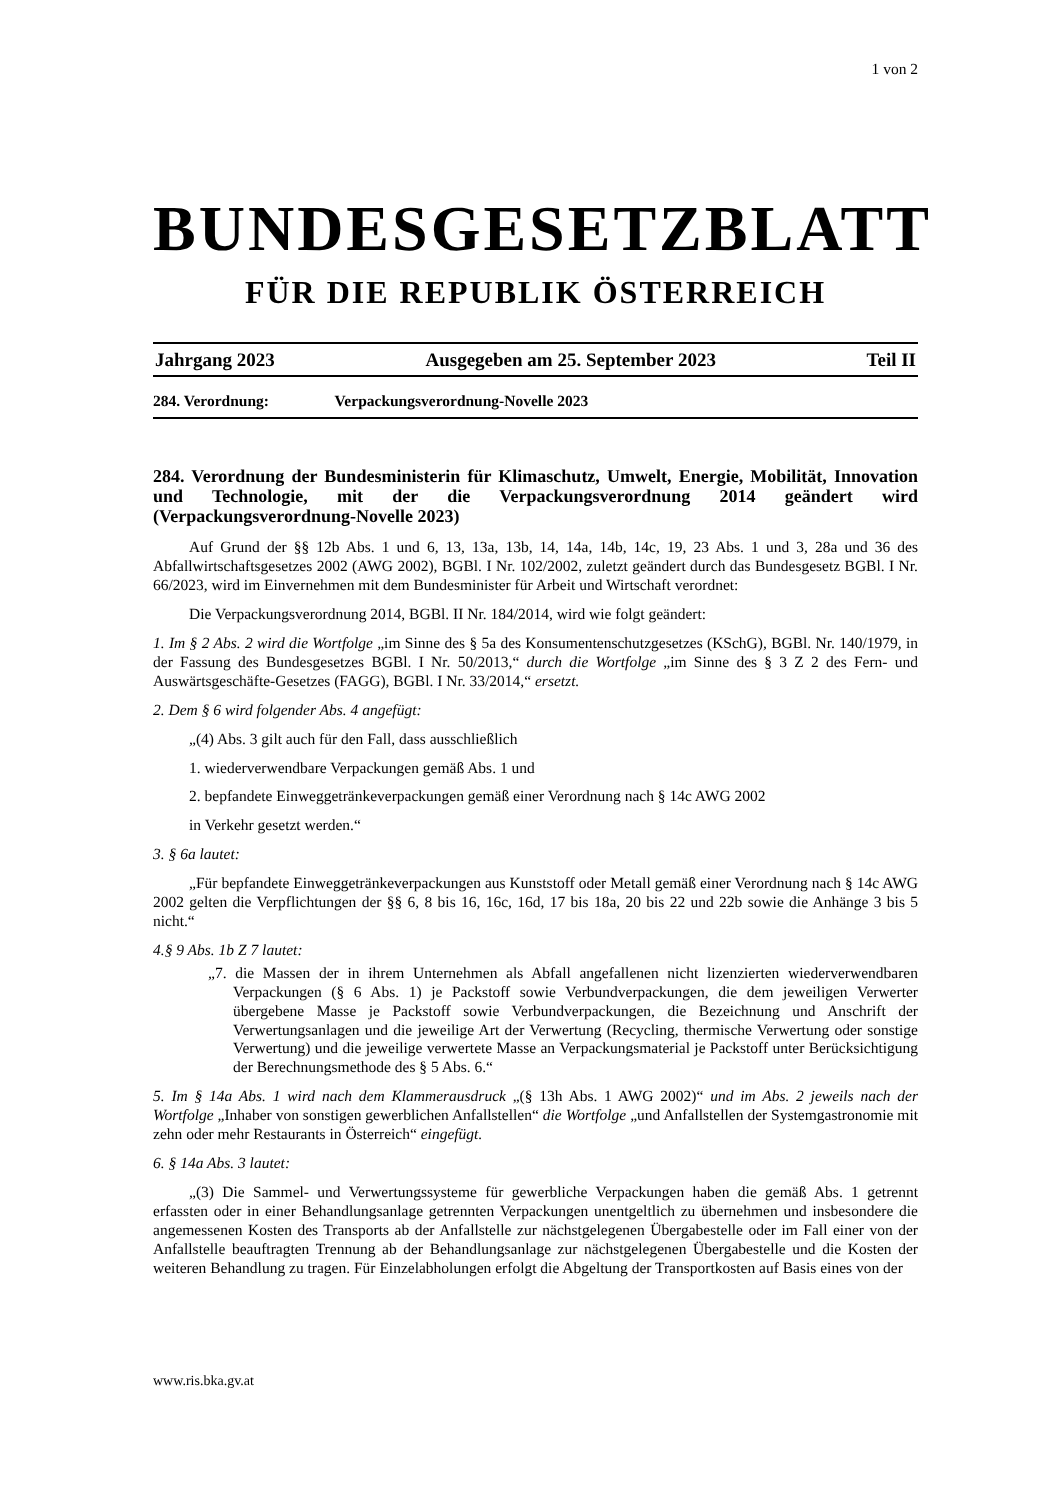1 von 2
BUNDESGESETZBLATT
FÜR DIE REPUBLIK ÖSTERREICH
Jahrgang 2023 Ausgegeben am 25. September 2023 Teil II
284. Verordnung: Verpackungsverordnung-Novelle 2023
284. Verordnung der Bundesministerin für Klimaschutz, Umwelt, Energie, Mobilität, Innovation und Technologie, mit der die Verpackungsverordnung 2014 geändert wird (Verpackungsverordnung-Novelle 2023)
Auf Grund der §§ 12b Abs. 1 und 6, 13, 13a, 13b, 14, 14a, 14b, 14c, 19, 23 Abs. 1 und 3, 28a und 36 des Abfallwirtschaftsgesetzes 2002 (AWG 2002), BGBl. I Nr. 102/2002, zuletzt geändert durch das Bundesgesetz BGBl. I Nr. 66/2023, wird im Einvernehmen mit dem Bundesminister für Arbeit und Wirtschaft verordnet:
Die Verpackungsverordnung 2014, BGBl. II Nr. 184/2014, wird wie folgt geändert:
1. Im § 2 Abs. 2 wird die Wortfolge „im Sinne des § 5a des Konsumentenschutzgesetzes (KSchG), BGBl. Nr. 140/1979, in der Fassung des Bundesgesetzes BGBl. I Nr. 50/2013,“ durch die Wortfolge „im Sinne des § 3 Z 2 des Fern- und Auswärtsgeschäfte-Gesetzes (FAGG), BGBl. I Nr. 33/2014,“ ersetzt.
2. Dem § 6 wird folgender Abs. 4 angefügt:
„(4) Abs. 3 gilt auch für den Fall, dass ausschließlich
1. wiederverwendbare Verpackungen gemäß Abs. 1 und
2. bepfandete Einweggetränkeverpackungen gemäß einer Verordnung nach § 14c AWG 2002
in Verkehr gesetzt werden.“
3. § 6a lautet:
„Für bepfandete Einweggetränkeverpackungen aus Kunststoff oder Metall gemäß einer Verordnung nach § 14c AWG 2002 gelten die Verpflichtungen der §§ 6, 8 bis 16, 16c, 16d, 17 bis 18a, 20 bis 22 und 22b sowie die Anhänge 3 bis 5 nicht.“
4.§ 9 Abs. 1b Z 7 lautet:
„7. die Massen der in ihrem Unternehmen als Abfall angefallenen nicht lizenzierten wiederverwendbaren Verpackungen (§ 6 Abs. 1) je Packstoff sowie Verbundverpackungen, die dem jeweiligen Verwerter übergebene Masse je Packstoff sowie Verbundverpackungen, die Bezeichnung und Anschrift der Verwertungsanlagen und die jeweilige Art der Verwertung (Recycling, thermische Verwertung oder sonstige Verwertung) und die jeweilige verwertete Masse an Verpackungsmaterial je Packstoff unter Berücksichtigung der Berechnungsmethode des § 5 Abs. 6.“
5. Im § 14a Abs. 1 wird nach dem Klammerausdruck „(§ 13h Abs. 1 AWG 2002)“ und im Abs. 2 jeweils nach der Wortfolge „Inhaber von sonstigen gewerblichen Anfallstellen“ die Wortfolge „und Anfallstellen der Systemgastronomie mit zehn oder mehr Restaurants in Österreich“ eingefügt.
6. § 14a Abs. 3 lautet:
„(3) Die Sammel- und Verwertungssysteme für gewerbliche Verpackungen haben die gemäß Abs. 1 getrennt erfassten oder in einer Behandlungsanlage getrennten Verpackungen unentgeltlich zu übernehmen und insbesondere die angemessenen Kosten des Transports ab der Anfallstelle zur nächstgelegenen Übergabestelle oder im Fall einer von der Anfallstelle beauftragten Trennung ab der Behandlungsanlage zur nächstgelegenen Übergabestelle und die Kosten der weiteren Behandlung zu tragen. Für Einzelabholungen erfolgt die Abgeltung der Transportkosten auf Basis eines von der
www.ris.bka.gv.at